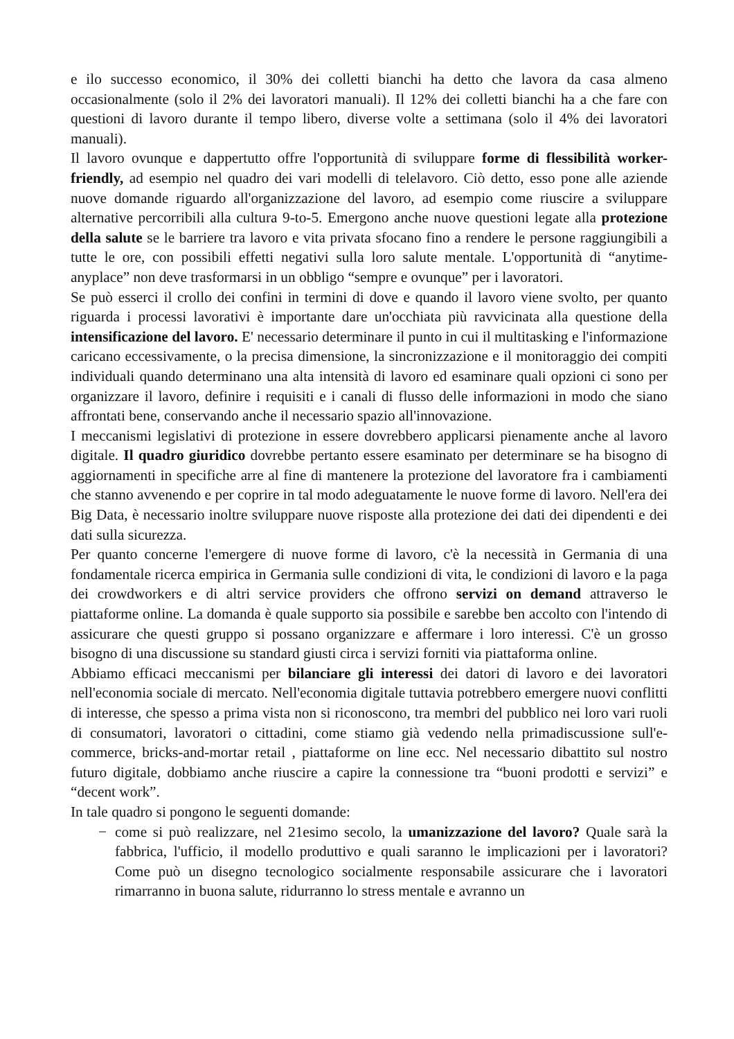e ilo successo economico, il 30% dei colletti bianchi ha detto che lavora da casa almeno occasionalmente (solo il 2% dei lavoratori manuali). Il 12% dei colletti bianchi ha a che fare con questioni di lavoro durante il tempo libero, diverse volte a settimana (solo il 4% dei lavoratori manuali).
Il lavoro ovunque e dappertutto offre l'opportunità di sviluppare forme di flessibilità worker-friendly, ad esempio nel quadro dei vari modelli di telelavoro. Ciò detto, esso pone alle aziende nuove domande riguardo all'organizzazione del lavoro, ad esempio come riuscire a sviluppare alternative percorribili alla cultura 9-to-5. Emergono anche nuove questioni legate alla protezione della salute se le barriere tra lavoro e vita privata sfocano fino a rendere le persone raggiungibili a tutte le ore, con possibili effetti negativi sulla loro salute mentale. L'opportunità di “anytime-anyplace” non deve trasformarsi in un obbligo “sempre e ovunque” per i lavoratori.
Se può esserci il crollo dei confini in termini di dove e quando il lavoro viene svolto, per quanto riguarda i processi lavorativi è importante dare un'occhiata più ravvicinata alla questione della intensificazione del lavoro. E' necessario determinare il punto in cui il multitasking e l'informazione caricano eccessivamente, o la precisa dimensione, la sincronizzazione e il monitoraggio dei compiti individuali quando determinano una alta intensità di lavoro ed esaminare quali opzioni ci sono per organizzare il lavoro, definire i requisiti e i canali di flusso delle informazioni in modo che siano affrontati bene, conservando anche il necessario spazio all'innovazione.
I meccanismi legislativi di protezione in essere dovrebbero applicarsi pienamente anche al lavoro digitale. Il quadro giuridico dovrebbe pertanto essere esaminato per determinare se ha bisogno di aggiornamenti in specifiche arre al fine di mantenere la protezione del lavoratore fra i cambiamenti che stanno avvenendo e per coprire in tal modo adeguatamente le nuove forme di lavoro. Nell'era dei Big Data, è necessario inoltre sviluppare nuove risposte alla protezione dei dati dei dipendenti e dei dati sulla sicurezza.
Per quanto concerne l'emergere di nuove forme di lavoro, c'è la necessità in Germania di una fondamentale ricerca empirica in Germania sulle condizioni di vita, le condizioni di lavoro e la paga dei crowdworkers e di altri service providers che offrono servizi on demand attraverso le piattaforme online. La domanda è quale supporto sia possibile e sarebbe ben accolto con l'intendo di assicurare che questi gruppo si possano organizzare e affermare i loro interessi. C'è un grosso bisogno di una discussione su standard giusti circa i servizi forniti via piattaforma online.
Abbiamo efficaci meccanismi per bilanciare gli interessi dei datori di lavoro e dei lavoratori nell'economia sociale di mercato. Nell'economia digitale tuttavia potrebbero emergere nuovi conflitti di interesse, che spesso a prima vista non si riconoscono, tra membri del pubblico nei loro vari ruoli di consumatori, lavoratori o cittadini, come stiamo già vedendo nella primadiscussione sull'e-commerce, bricks-and-mortar retail , piattaforme on line ecc. Nel necessario dibattito sul nostro futuro digitale, dobbiamo anche riuscire a capire la connessione tra “buoni prodotti e servizi” e “decent work”.
In tale quadro si pongono le seguenti domande:
− come si può realizzare, nel 21esimo secolo, la umanizzazione del lavoro? Quale sarà la fabbrica, l'ufficio, il modello produttivo e quali saranno le implicazioni per i lavoratori? Come può un disegno tecnologico socialmente responsabile assicurare che i lavoratori rimarranno in buona salute, ridurranno lo stress mentale e avranno un